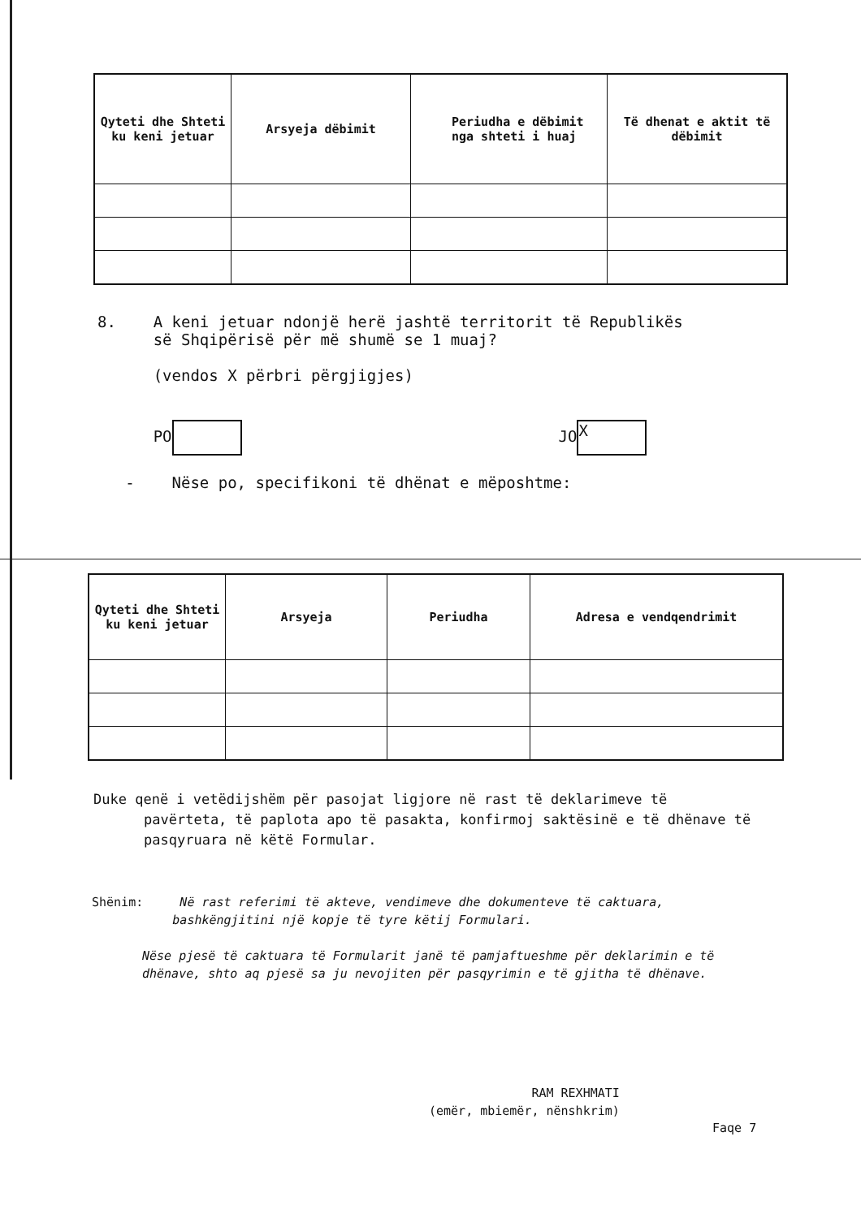| Qyteti dhe Shteti ku keni jetuar | Arsyeja dëbimit | Periudha e dëbimit nga shteti i huaj | Të dhenat e aktit të dëbimit |
| --- | --- | --- | --- |
8. A keni jetuar ndonjë herë jashtë territorit të Republikës
së Shqipërisë për më shumë se 1 muaj?
(vendos X përbri përgjigjes)
PO JO X
- Nëse po, specifikoni të dhënat e mëposhtme:
| Qyteti dhe Shteti ku keni jetuar | Arsyeja | Periudha | Adresa e vendqendrimit |
| --- | --- | --- | --- |
Duke qenë i vetëdijshëm për pasojat ligjore në rast të deklarimeve të
pavërteta, të paplota apo të pasakta, konfirmoj saktësinë e të dhënave të
pasqyruara në këtë Formular.
Shënim: Në rast referimi të akteve, vendimeve dhe dokumenteve të caktuara,
bashkëngjitini një kopje të tyre këtij Formulari.
Nëse pjesë të caktuara të Formularit janë të pamjaftueshme për deklarimin e të dhënave, shto aq pjesë sa ju nevojiten për pasqyrimin e të gjitha të dhënave.
RAM REXHMATI
(emër, mbiemër, nënshkrim)
Faqe 7